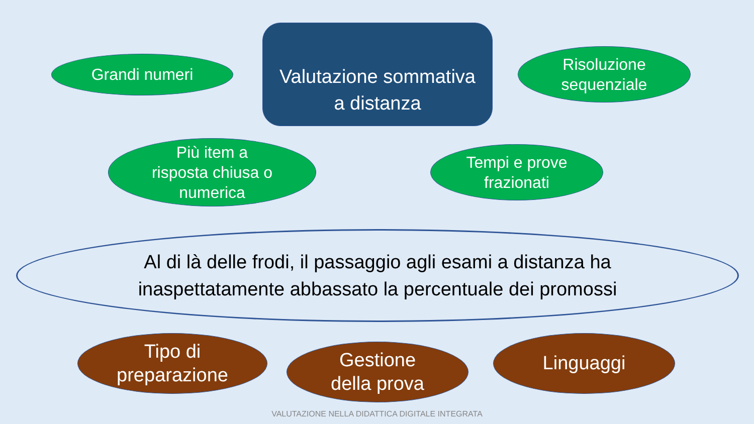Grandi numeri
Valutazione sommativa
a distanza
Risoluzione
sequenziale
Più item a
risposta chiusa o
numerica
Tempi e prove
frazionati
Al di là delle frodi, il passaggio agli esami a distanza ha
inaspettatamente abbassato la percentuale dei promossi
Tipo di
preparazione
Gestione
della prova
Linguaggi
VALUTAZIONE NELLA DIDATTICA DIGITALE INTEGRATA